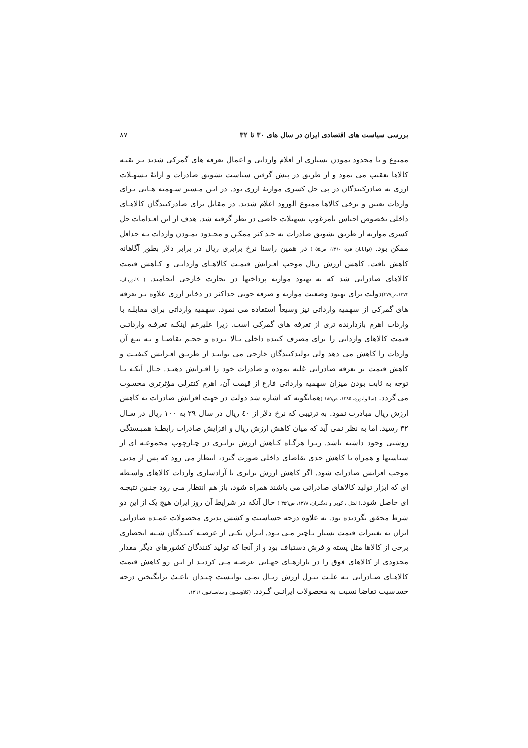بررسی سیاست های اقتصادی ایران در سال های ۳۰ تا ۳۲ ۸۷
ممنوع و یا محدود نمودن بسیاری از اقلام وارداتی و اعمال تعرفه های گمرکی شدید بـر بقیـه کالاها تعقیب می نمود و از طریق در پیش گرفتن سیاست تشویق صادرات و ارائهٔ تـسهیلات ارزی به صادرکنندگان در پی حل کسری موازنهٔ ارزی بود. در ایـن مـسیر سـهمیه هـایی بـرای واردات تعیین و برخی کالاها ممنوع الورود اعلام شدند. در مقابل برای صادرکنندگان کالاهـای داخلی بخصوص اجناس نامرغوب تسهیلات خاصی در نظر گرفته شد. هدف از این اقـدامات حل کسری موازنه از طریق تشویق صادرات به حـداکثر ممکـن و محـدود نمـودن واردات بـه حداقل ممکن بود. (توانایان فرد، ۱۳٦۰، ص٥٥ ) در همین راستا نرخ برابری ریال در برابر دلار بطور آگاهانه کاهش یافت. کاهش ارزش ریال موجب افـزایش قیمـت کالاهـای وارداتـی و کـاهش قیمت کالاهای صادراتی شد که به بهبود موازنه پرداختها در تجارت خارجی انجامید. ( کاتوزیـان، ۱۳۷۲،ص۲۷۷) دولت برای بهبود وضعیت موازنه و صرفه جویی حداکثر در ذخایر ارزی علاوه بـر تعرفه های گمرکی از سهمیه وارداتی نیز وسیعاً استفاده می نمود. سهمیه وارداتی برای مقابلـه با واردات اهرم بازدارنده تری از تعرفه های گمرکی است. زیرا علیرغم اینکـه تعرفـه وارداتـی قیمت کالاهای وارداتی را برای مصرف کننده داخلی بـالا بـرده و حجـم تقاضـا و بـه تبـع آن واردات را کاهش می دهد ولی تولیدکنندگان خارجی می تواننـد از طریـق افـزایش کیفیـت و کاهش قیمت بر تعرفه صادراتی غلبه نموده و صادرات خود را افـزایش دهنـد. حـال آنکـه بـا توجه به ثابت بودن میزان سهمیه وارداتی فارغ از قیمت آن، اهرم کنترلی مؤثرتری محسوب می گردد. (سالواتوره، ۱۳۸٥، ص۱۸٥ ) همانگونه که اشاره شد دولت در جهت افزایش صادرات به کاهش ارزش ریال مبادرت نمود. به ترتیبی که نرخ دلار از ٤۰ ریال در سال ۲۹ به ۱۰۰ ریال در سـال ۳۲ رسید. اما به نظر نمی آید که میان کاهش ارزش ریال و افزایش صادرات رابطـهٔ همبـستگی روشنی وجود داشته باشد. زیـرا هرگـاه کـاهش ارزش برابـری در چـارچوب مجموعـه ای از سیاستها و همراه با کاهش جدی تقاضای داخلی صورت گیرد، انتظار می رود که پس از مدتی موجب افزایش صادرات شود. اگر کاهش ارزش برابری با آزادسازی واردات کالاهای واسـطه ای که ابزار تولید کالاهای صادراتی می باشند همراه شود، باز هم انتظار مـی رود چنـین نتیجـه ای حاصل شود.( لیتل ، کوپر و دیگـران، ۱۳۷۸، ص۳٥۹ ) حال آنکه در شرایط آن روز ایران هیچ یک از این دو شرط محقق نگردیده بود. به علاوه درجه حساسیت و کشش پذیری محصولات عمـده صادراتی ایران به تغییرات قیمت بسیار نـاچیز مـی بـود. ایـران یکـی از عرضـه کننـدگان شـبه انحصاری برخی از کالاها مثل پسته و فرش دستباف بود و از آنجا که تولید کنندگان کشورهای دیگر مقدار محدودی از کالاهای فوق را در بازارهـای جهـانی عرضـه مـی کردنـد از ایـن رو کاهش قیمت کالاهـای صـادراتی بـه علـت تنـزل ارزش ریـال نمـی توانـست چنـدان باعـث برانگیختن درجه حساسیت تقاضا نسبت به محصولات ایرانـی گـردد. (کلاوسـون و ساسـانپور، ۱۳٦٦،